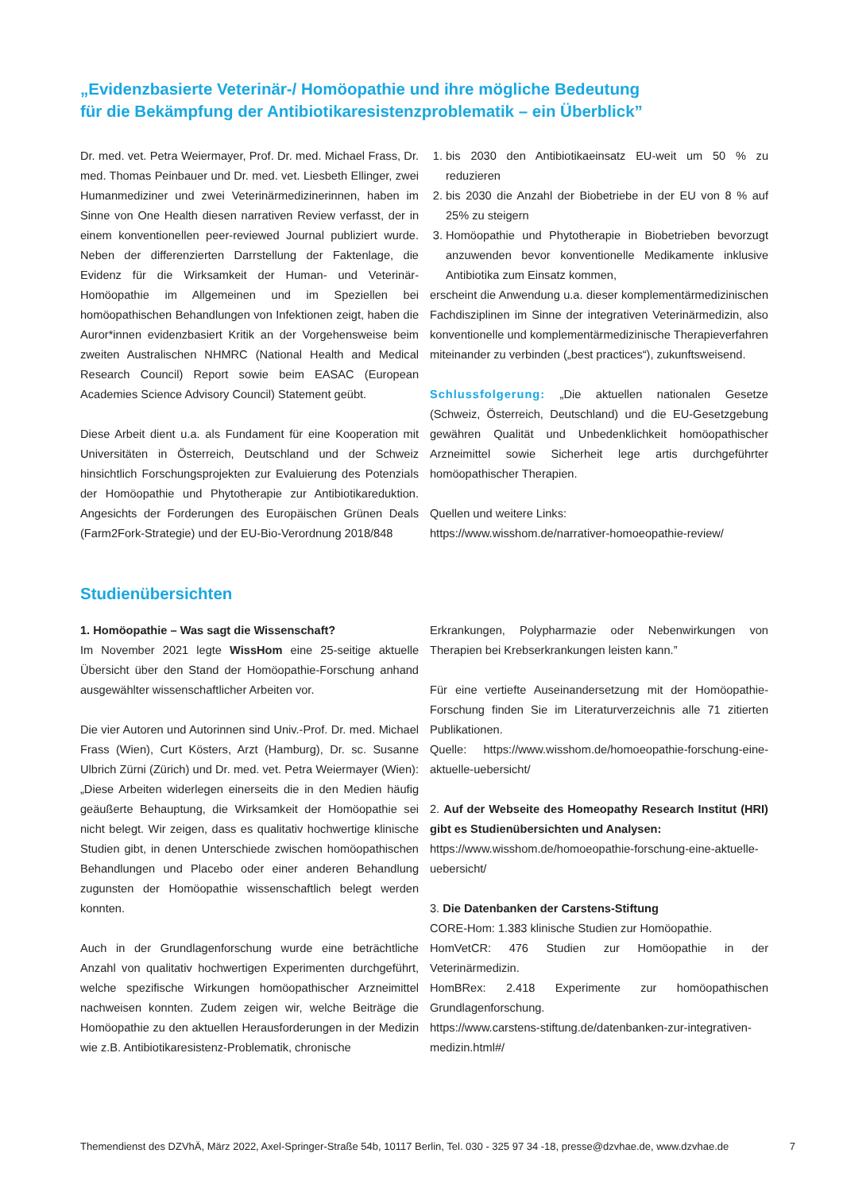„Evidenzbasierte Veterinär-/ Homöopathie und ihre mögliche Bedeutung
für die Bekämpfung der Antibiotikaresistenzproblematik – ein Überblick”
Dr. med. vet. Petra Weiermayer, Prof. Dr. med. Michael Frass, Dr. med. Thomas Peinbauer und Dr. med. vet. Liesbeth Ellinger, zwei Humanmediziner und zwei Veterinärmedizinerinnen, haben im Sinne von One Health diesen narrativen Review verfasst, der in einem konventionellen peer-reviewed Journal publiziert wurde. Neben der differenzierten Darrstellung der Faktenlage, die Evidenz für die Wirksamkeit der Human- und Veterinär-Homöopathie im Allgemeinen und im Speziellen bei homöopathischen Behandlungen von Infektionen zeigt, haben die Auror*innen evidenzbasiert Kritik an der Vorgehensweise beim zweiten Australischen NHMRC (National Health and Medical Research Council) Report sowie beim EASAC (European Academies Science Advisory Council) Statement geübt.
Diese Arbeit dient u.a. als Fundament für eine Kooperation mit Universitäten in Österreich, Deutschland und der Schweiz hinsichtlich Forschungsprojekten zur Evaluierung des Potenzials der Homöopathie und Phytotherapie zur Antibiotikareduktion. Angesichts der Forderungen des Europäischen Grünen Deals (Farm2Fork-Strategie) und der EU-Bio-Verordnung 2018/848
1. bis 2030 den Antibiotikaeinsatz EU-weit um 50 % zu reduzieren
2. bis 2030 die Anzahl der Biobetriebe in der EU von 8 % auf 25% zu steigern
3. Homöopathie und Phytotherapie in Biobetrieben bevorzugt anzuwenden bevor konventionelle Medikamente inklusive Antibiotika zum Einsatz kommen,
erscheint die Anwendung u.a. dieser komplementärmedizinischen Fachdisziplinen im Sinne der integrativen Veterinärmedizin, also konventionelle und komplementärmedizinische Therapieverfahren miteinander zu verbinden („best practices“), zukunftsweisend.
Schlussfolgerung: „Die aktuellen nationalen Gesetze (Schweiz, Österreich, Deutschland) und die EU-Gesetzgebung gewähren Qualität und Unbedenklichkeit homöopathischer Arzneimittel sowie Sicherheit lege artis durchgeführter homöopathischer Therapien.
Quellen und weitere Links:
https://www.wisshom.de/narrativer-homoeopathie-review/
Studienübersichten
1. Homöopathie – Was sagt die Wissenschaft?
Im November 2021 legte WissHom eine 25-seitige aktuelle Übersicht über den Stand der Homöopathie-Forschung anhand ausgewählter wissenschaftlicher Arbeiten vor.
Die vier Autoren und Autorinnen sind Univ.-Prof. Dr. med. Michael Frass (Wien), Curt Kösters, Arzt (Hamburg), Dr. sc. Susanne Ulbrich Zürni (Zürich) und Dr. med. vet. Petra Weiermayer (Wien): „Diese Arbeiten widerlegen einerseits die in den Medien häufig geäußerte Behauptung, die Wirksamkeit der Homöopathie sei nicht belegt. Wir zeigen, dass es qualitativ hochwertige klinische Studien gibt, in denen Unterschiede zwischen homöopathischen Behandlungen und Placebo oder einer anderen Behandlung zugunsten der Homöopathie wissenschaftlich belegt werden konnten.
Auch in der Grundlagenforschung wurde eine beträchtliche Anzahl von qualitativ hochwertigen Experimenten durchgeführt, welche spezifische Wirkungen homöopathischer Arzneimittel nachweisen konnten. Zudem zeigen wir, welche Beiträge die Homöopathie zu den aktuellen Herausforderungen in der Medizin wie z.B. Antibiotikaresistenz-Problematik, chronische
Erkrankungen, Polypharmazie oder Nebenwirkungen von Therapien bei Krebserkrankungen leisten kann.”
Für eine vertiefte Auseinandersetzung mit der Homöopathie-Forschung finden Sie im Literaturverzeichnis alle 71 zitierten Publikationen.
Quelle: https://www.wisshom.de/homoeopathie-forschung-eine-aktuelle-uebersicht/
2. Auf der Webseite des Homeopathy Research Institut (HRI) gibt es Studienübersichten und Analysen:
https://www.wisshom.de/homoeopathie-forschung-eine-aktuelle-uebersicht/
3. Die Datenbanken der Carstens-Stiftung
CORE-Hom: 1.383 klinische Studien zur Homöopathie.
HomVetCR: 476 Studien zur Homöopathie in der Veterinärmedizin.
HomBRex: 2.418 Experimente zur homöopathischen Grundlagenforschung.
https://www.carstens-stiftung.de/datenbanken-zur-integrativen-medizin.html#/
Themendienst des DZVhÄ, März 2022, Axel-Springer-Straße 54b, 10117 Berlin, Tel. 030 - 325 97 34 -18, presse@dzvhae.de, www.dzvhae.de 7